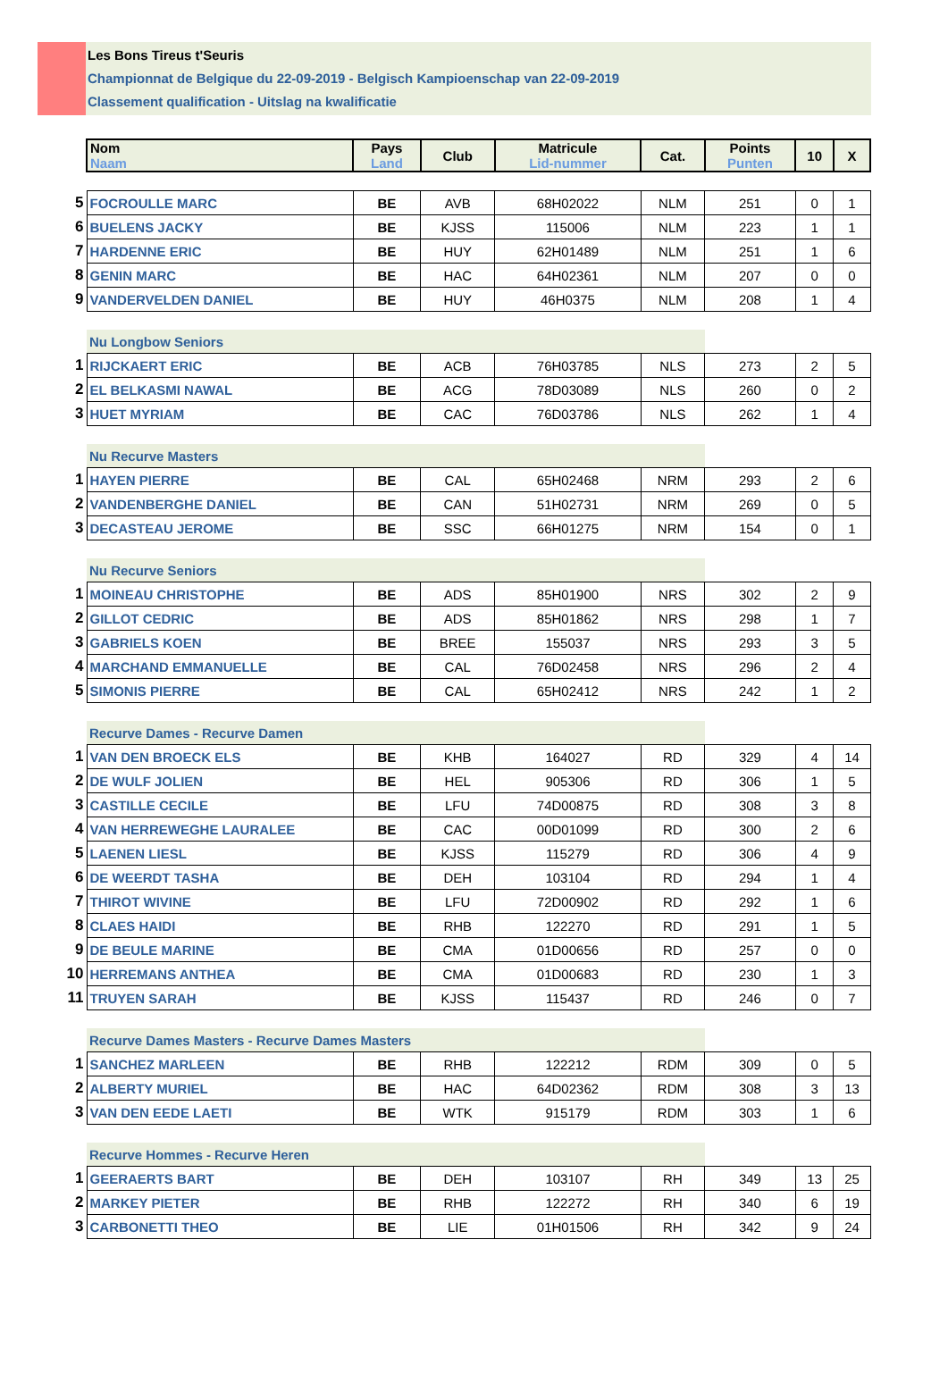Les Bons Tireus t'Seuris
Championnat de Belgique du 22-09-2019 - Belgisch Kampioenschap van 22-09-2019
Classement qualification - Uitslag na kwalificatie
| | Nom Naam | Pays Land | Club | Matricule Lid-nummer | Cat. | Points Punten | 10 | X |
| 5 | FOCROULLE MARC | BE | AVB | 68H02022 | NLM | 251 | 0 | 1 |
| 6 | BUELENS JACKY | BE | KJSS | 115006 | NLM | 223 | 1 | 1 |
| 7 | HARDENNE ERIC | BE | HUY | 62H01489 | NLM | 251 | 1 | 6 |
| 8 | GENIN MARC | BE | HAC | 64H02361 | NLM | 207 | 0 | 0 |
| 9 | VANDERVELDEN DANIEL | BE | HUY | 46H0375 | NLM | 208 | 1 | 4 |
| | Nu Longbow Seniors | | | | | | | |
| 1 | RIJCKAERT ERIC | BE | ACB | 76H03785 | NLS | 273 | 2 | 5 |
| 2 | EL BELKASMI NAWAL | BE | ACG | 78D03089 | NLS | 260 | 0 | 2 |
| 3 | HUET MYRIAM | BE | CAC | 76D03786 | NLS | 262 | 1 | 4 |
| | Nu Recurve Masters | | | | | | | |
| 1 | HAYEN PIERRE | BE | CAL | 65H02468 | NRM | 293 | 2 | 6 |
| 2 | VANDENBERGHE DANIEL | BE | CAN | 51H02731 | NRM | 269 | 0 | 5 |
| 3 | DECASTEAU JEROME | BE | SSC | 66H01275 | NRM | 154 | 0 | 1 |
| | Nu Recurve Seniors | | | | | | | |
| 1 | MOINEAU CHRISTOPHE | BE | ADS | 85H01900 | NRS | 302 | 2 | 9 |
| 2 | GILLOT CEDRIC | BE | ADS | 85H01862 | NRS | 298 | 1 | 7 |
| 3 | GABRIELS KOEN | BE | BREE | 155037 | NRS | 293 | 3 | 5 |
| 4 | MARCHAND EMMANUELLE | BE | CAL | 76D02458 | NRS | 296 | 2 | 4 |
| 5 | SIMONIS PIERRE | BE | CAL | 65H02412 | NRS | 242 | 1 | 2 |
| | Recurve Dames - Recurve Damen | | | | | | | |
| 1 | VAN DEN BROECK ELS | BE | KHB | 164027 | RD | 329 | 4 | 14 |
| 2 | DE WULF JOLIEN | BE | HEL | 905306 | RD | 306 | 1 | 5 |
| 3 | CASTILLE CECILE | BE | LFU | 74D00875 | RD | 308 | 3 | 8 |
| 4 | VAN HERREWEGHE LAURALEE | BE | CAC | 00D01099 | RD | 300 | 2 | 6 |
| 5 | LAENEN LIESL | BE | KJSS | 115279 | RD | 306 | 4 | 9 |
| 6 | DE WEERDT TASHA | BE | DEH | 103104 | RD | 294 | 1 | 4 |
| 7 | THIROT WIVINE | BE | LFU | 72D00902 | RD | 292 | 1 | 6 |
| 8 | CLAES HAIDI | BE | RHB | 122270 | RD | 291 | 1 | 5 |
| 9 | DE BEULE MARINE | BE | CMA | 01D00656 | RD | 257 | 0 | 0 |
| 10 | HERREMANS ANTHEA | BE | CMA | 01D00683 | RD | 230 | 1 | 3 |
| 11 | TRUYEN SARAH | BE | KJSS | 115437 | RD | 246 | 0 | 7 |
| | Recurve Dames Masters - Recurve Dames Masters | | | | | | | |
| 1 | SANCHEZ MARLEEN | BE | RHB | 122212 | RDM | 309 | 0 | 5 |
| 2 | ALBERTY MURIEL | BE | HAC | 64D02362 | RDM | 308 | 3 | 13 |
| 3 | VAN DEN EEDE LAETI | BE | WTK | 915179 | RDM | 303 | 1 | 6 |
| | Recurve Hommes - Recurve Heren | | | | | | | |
| 1 | GEERAERTS BART | BE | DEH | 103107 | RH | 349 | 13 | 25 |
| 2 | MARKEY PIETER | BE | RHB | 122272 | RH | 340 | 6 | 19 |
| 3 | CARBONETTI THEO | BE | LIE | 01H01506 | RH | 342 | 9 | 24 |